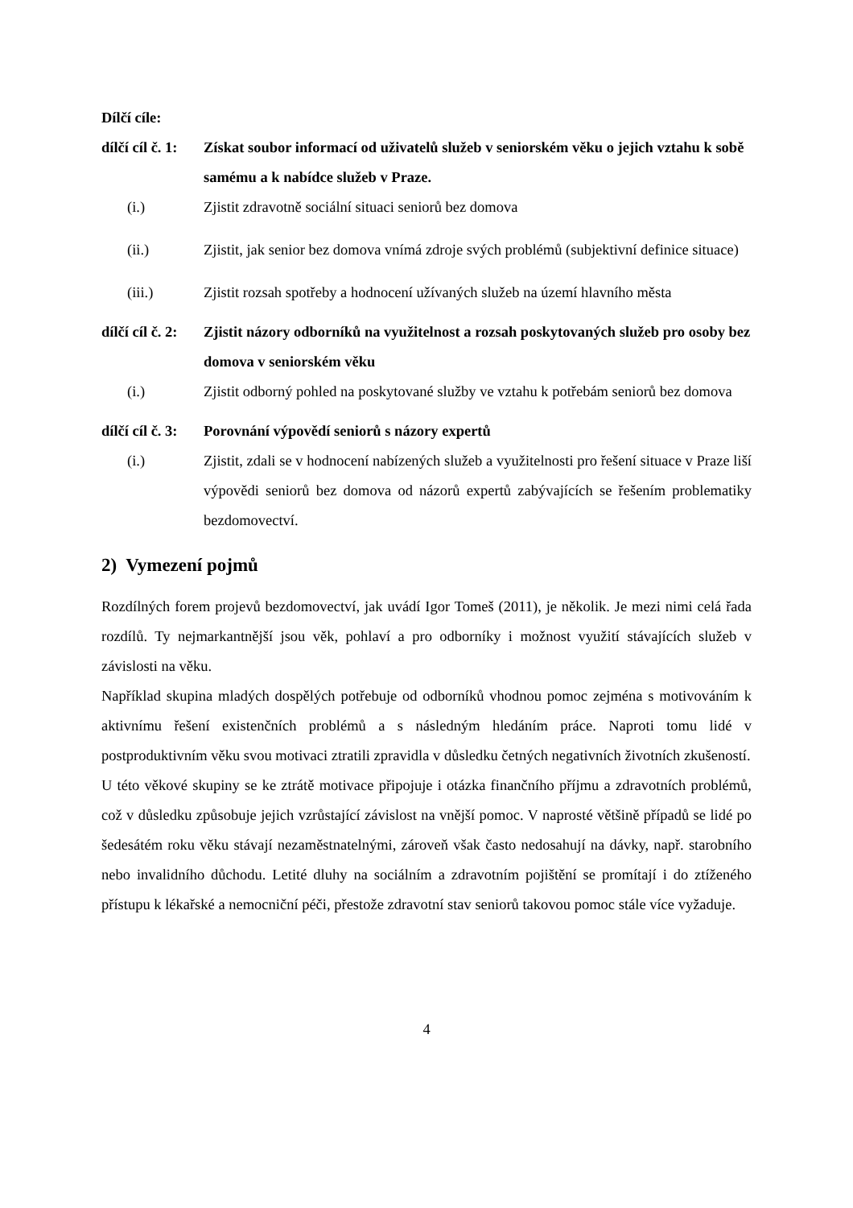Dílčí cíle:
dílčí cíl č. 1: Získat soubor informací od uživatelů služeb v seniorském věku o jejich vztahu k sobě samému a k nabídce služeb v Praze.
(i.) Zjistit zdravotně sociální situaci seniorů bez domova
(ii.) Zjistit, jak senior bez domova vnímá zdroje svých problémů (subjektivní definice situace)
(iii.) Zjistit rozsah spotřeby a hodnocení užívaných služeb na území hlavního města
dílčí cíl č. 2: Zjistit názory odborníků na využitelnost a rozsah poskytovaných služeb pro osoby bez domova v seniorském věku
(i.) Zjistit odborný pohled na poskytované služby ve vztahu k potřebám seniorů bez domova
dílčí cíl č. 3: Porovnání výpovědí seniorů s názory expertů
(i.) Zjistit, zdali se v hodnocení nabízených služeb a využitelnosti pro řešení situace v Praze liší výpovědi seniorů bez domova od názorů expertů zabývajících se řešením problematiky bezdomovectví.
2) Vymezení pojmů
Rozdílných forem projevů bezdomovectví, jak uvádí Igor Tomeš (2011), je několik. Je mezi nimi celá řada rozdílů. Ty nejmarkantnější jsou věk, pohlaví a pro odborníky i možnost využití stávajících služeb v závislosti na věku.
Například skupina mladých dospělých potřebuje od odborníků vhodnou pomoc zejména s motivováním k aktivnímu řešení existenčních problémů a s následným hledáním práce. Naproti tomu lidé v postproduktivním věku svou motivaci ztratili zpravidla v důsledku četných negativních životních zkušeností.
U této věkové skupiny se ke ztrátě motivace připojuje i otázka finančního příjmu a zdravotních problémů, což v důsledku způsobuje jejich vzrůstající závislost na vnější pomoc. V naprosté většině případů se lidé po šedesátém roku věku stávají nezaměstnatelnými, zároveň však často nedosahují na dávky, např. starobního nebo invalidního důchodu. Letité dluhy na sociálním a zdravotním pojištění se promítají i do ztíženého přístupu k lékařské a nemocniční péči, přestože zdravotní stav seniorů takovou pomoc stále více vyžaduje.
4